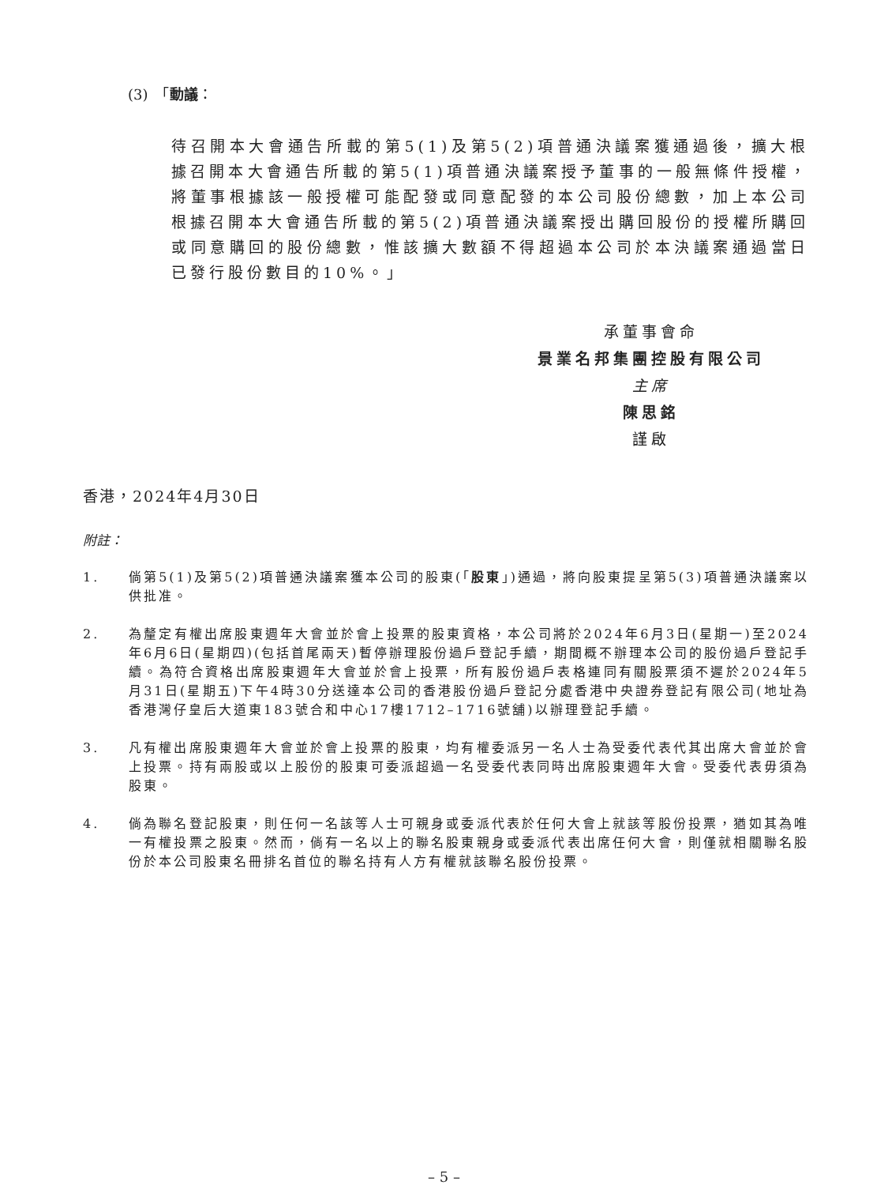(3)　「動議：
待召開本大會通告所載的第5(1)及第5(2)項普通決議案獲通過後，擴大根據召開本大會通告所載的第5(1)項普通決議案授予董事的一般無條件授權，將董事根據該一般授權可能配發或同意配發的本公司股份總數，加上本公司根據召開本大會通告所載的第5(2)項普通決議案授出購回股份的授權所購回或同意購回的股份總數，惟該擴大數額不得超過本公司於本決議案通過當日已發行股份數目的10%。」
承董事會命
景業名邦集團控股有限公司
主席
陳思銘
謹啟
香港，2024年4月30日
附註：
1. 倘第5(1)及第5(2)項普通決議案獲本公司的股東(「股東」)通過，將向股東提呈第5(3)項普通決議案以供批准。
2. 為釐定有權出席股東週年大會並於會上投票的股東資格，本公司將於2024年6月3日(星期一)至2024年6月6日(星期四)(包括首尾兩天)暫停辦理股份過戶登記手續，期間概不辦理本公司的股份過戶登記手續。為符合資格出席股東週年大會並於會上投票，所有股份過戶表格連同有關股票須不遲於2024年5月31日(星期五)下午4時30分送達本公司的香港股份過戶登記分處香港中央證券登記有限公司(地址為香港灣仔皇后大道東183號合和中心17樓1712–1716號舖)以辦理登記手續。
3. 凡有權出席股東週年大會並於會上投票的股東，均有權委派另一名人士為受委代表代其出席大會並於會上投票。持有兩股或以上股份的股東可委派超過一名受委代表同時出席股東週年大會。受委代表毋須為股東。
4. 倘為聯名登記股東，則任何一名該等人士可親身或委派代表於任何大會上就該等股份投票，猶如其為唯一有權投票之股東。然而，倘有一名以上的聯名股東親身或委派代表出席任何大會，則僅就相關聯名股份於本公司股東名冊排名首位的聯名持有人方有權就該聯名股份投票。
– 5 –